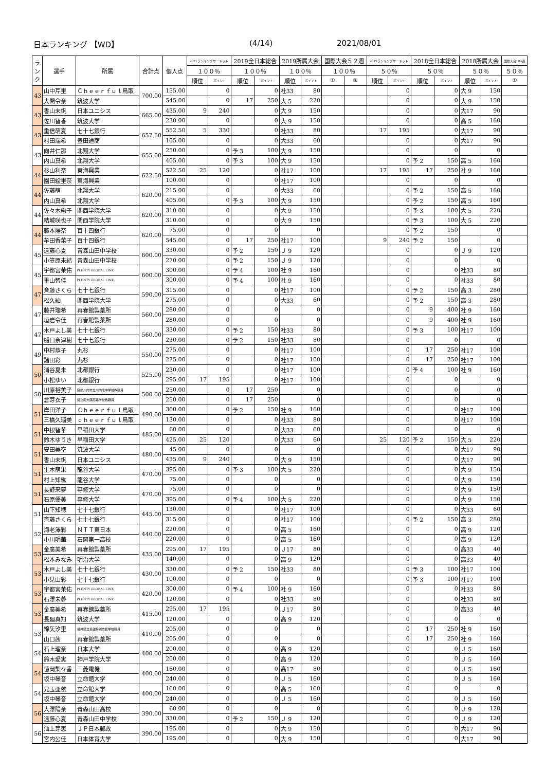日本ランキング 【WD】 (4/14) 2021/08/01
| ラ ン ク | 選手 | 所属 | 合計点 | 個人点 | 2021ランキングサーキット | | 2019全日本総合 | | 2019所属大会 | | 国際大会５２週 | | 2019ランキングサーキット | | 2018全日本総合 | | 2018所属大会 | | 国際大会104週 |
| --- | --- | --- | --- | --- | --- | --- | --- | --- | --- | --- | --- | --- | --- | --- | --- | --- | --- | --- | --- |
| | | | | | １００％ | | １００％ | | １００％ | | １００％ | | ５０％ | | ５０％ | | ５０％ | | ５０％ |
| | | | | | 順位 | ポイント | 順位 | ポイント | 順位 | ポイント | ① | ② | 順位 | ポイント | 順位 | ポイント | 順位 | ポイント | ① |
| 43 | 山中芹里 | Ｃｈｅｅｒｆｕｌ鳥取 | 700.00 | 155.00 | | 0 | | 0 | 社33 | 80 | | | | 0 | | 0 | 大 9 | 150 | |
| | 大関令奈 | 筑波大学 | | 545.00 | | 0 | 17 | 250 | 大 5 | 220 | | | | 0 | | 0 | 大 9 | 150 | |
| 43 | 香山未帆 | 日本ユニシス | 665.00 | 435.00 | 9 | 240 | | 0 | 大 9 | 150 | | | | 0 | | 0 | 大17 | 90 | |
| | 佐川智香 | 筑波大学 | | 230.00 | | 0 | | 0 | 大 9 | 150 | | | | 0 | | 0 | 高 5 | 160 | |
| 43 | 重信萌夏 | 七十七銀行 | 657.50 | 552.50 | 5 | 330 | | 0 | 社33 | 80 | | | 17 | 195 | | 0 | 大17 | 90 | |
| | 村田瑞希 | 豊田通商 | | 105.00 | | 0 | | 0 | 大33 | 60 | | | | 0 | | 0 | 大17 | 90 | |
| 43 | 向井仁那 | 北翔大学 | 655.00 | 250.00 | | 0 | 予 3 | 100 | 大 9 | 150 | | | | 0 | | 0 | | 0 | |
| | 内山真希 | 北翔大学 | | 405.00 | | 0 | 予 3 | 100 | 大 9 | 150 | | | | 0 | 予 2 | 150 | 高 5 | 160 | |
| 44 | 杉山利奈 | 東海興業 | 622.50 | 522.50 | 25 | 120 | | 0 | 社17 | 100 | | | 17 | 195 | 17 | 250 | 社 9 | 160 | |
| | 園田絵里奈 | 東海興業 | | 100.00 | | 0 | | 0 | 社17 | 100 | | | | 0 | | 0 | | 0 | |
| 44 | 佐藤萌 | 北翔大学 | 620.00 | 215.00 | | 0 | | 0 | 大33 | 60 | | | | 0 | 予 2 | 150 | 高 5 | 160 | |
| | 内山真希 | 北翔大学 | | 405.00 | | 0 | 予 3 | 100 | 大 9 | 150 | | | | 0 | 予 2 | 150 | 高 5 | 160 | |
| 44 | 佐々木絢子 | 関西学院大学 | 620.00 | 310.00 | | 0 | | 0 | 大 9 | 150 | | | | 0 | 予 3 | 100 | 大 5 | 220 | |
| | 結城咲也子 | 関西学院大学 | | 310.00 | | 0 | | 0 | 大 9 | 150 | | | | 0 | 予 3 | 100 | 大 5 | 220 | |
| 44 | 藤本陽奈 | 百十四銀行 | 620.00 | 75.00 | | 0 | | 0 | | 0 | | | | 0 | 予 2 | 150 | | 0 | |
| | 牟田香菜子 | 百十四銀行 | | 545.00 | | 0 | 17 | 250 | 社17 | 100 | | | 9 | 240 | 予 2 | 150 | | 0 | |
| 45 | 遠藤心夏 | 青森山田中学校 | 600.00 | 330.00 | | 0 | 予 2 | 150 | Ｊ 9 | 120 | | | | 0 | | 0 | Ｊ 9 | 120 | |
| | 小笠原未結 | 青森山田中学校 | | 270.00 | | 0 | 予 2 | 150 | Ｊ 9 | 120 | | | | 0 | | 0 | | 0 | |
| 45 | 宇都宮茉佑 | PLENTY GLOBAL LINX | 600.00 | 300.00 | | 0 | 予 4 | 100 | 社 9 | 160 | | | | 0 | | 0 | 社33 | 80 | |
| | 重山智佳 | PLENTY GLOBAL LINX | | 300.00 | | 0 | 予 4 | 100 | 社 9 | 160 | | | | 0 | | 0 | 社33 | 80 | |
| 47 | 斉藤さくら | 七十七銀行 | 590.00 | 315.00 | | 0 | | 0 | 社17 | 100 | | | | 0 | 予 2 | 150 | 高 3 | 280 | |
| | 松久紬 | 関西学院大学 | | 275.00 | | 0 | | 0 | 大33 | 60 | | | | 0 | 予 2 | 150 | 高 3 | 280 | |
| 47 | 藤井瑞希 | 再春館製薬所 | 560.00 | 280.00 | | 0 | | 0 | | 0 | | | | 0 | 9 | 400 | 社 9 | 160 | |
| | 垣岩令佳 | 再春館製薬所 | | 280.00 | | 0 | | 0 | | 0 | | | | 0 | 9 | 400 | 社 9 | 160 | |
| 47 | 木戸よし美 | 七十七銀行 | 560.00 | 330.00 | | 0 | 予 2 | 150 | 社33 | 80 | | | | 0 | 予 3 | 100 | 社17 | 100 | |
| | 樋口奈津樹 | 七十七銀行 | | 230.00 | | 0 | 予 2 | 150 | 社33 | 80 | | | | 0 | | 0 | | 0 | |
| 49 | 中村恭子 | 丸杉 | 550.00 | 275.00 | | 0 | | 0 | 社17 | 100 | | | | 0 | 17 | 250 | 社17 | 100 | |
| | 諸田彩 | 丸杉 | | 275.00 | | 0 | | 0 | 社17 | 100 | | | | 0 | 17 | 250 | 社17 | 100 | |
| 50 | 浦谷夏未 | 北都銀行 | 525.00 | 230.00 | | 0 | | 0 | 社17 | 100 | | | | 0 | 予 4 | 100 | 社 9 | 160 | |
| | 小松ゆい | 北都銀行 | | 295.00 | 17 | 195 | | 0 | 社17 | 100 | | | | 0 | | 0 | | 0 | |
| 50 | 川原裕美子 | 薩摩川内市立川内北中学校教職員 | 500.00 | 250.00 | | 0 | 17 | 250 | | 0 | | | | 0 | | 0 | | 0 | |
| | 倉芽衣子 | 県立南大隅高等学校教職員 | | 250.00 | | 0 | 17 | 250 | | 0 | | | | 0 | | 0 | | 0 | |
| 51 | 岸田洋子 | Ｃｈｅｅｒｆｕｌ鳥取 | 490.00 | 360.00 | | 0 | 予 2 | 150 | 社 9 | 160 | | | | 0 | | 0 | 社17 | 100 | |
| | 三橋久瑠美 | ｃｈｅｅｒｆｕｌ鳥取 | | 130.00 | | 0 | | 0 | 社33 | 80 | | | | 0 | | 0 | 社17 | 100 | |
| 51 | 中根智華 | 早稲田大学 | 485.00 | 60.00 | | 0 | | 0 | 大33 | 60 | | | | 0 | | 0 | | 0 | |
| | 鈴木ゆうき | 早稲田大学 | | 425.00 | 25 | 120 | | 0 | 大33 | 60 | | | 25 | 120 | 予 2 | 150 | 大 5 | 220 | |
| 51 | 安田美空 | 筑波大学 | 480.00 | 45.00 | | 0 | | 0 | | 0 | | | | 0 | | 0 | 大17 | 90 | |
| | 香山未帆 | 日本ユニシス | | 435.00 | 9 | 240 | | 0 | 大 9 | 150 | | | | 0 | | 0 | 大17 | 90 | |
| 51 | 生木萌果 | 龍谷大学 | 470.00 | 395.00 | | 0 | 予 3 | 100 | 大 5 | 220 | | | | 0 | | 0 | 大 9 | 150 | |
| | 村上知紘 | 龍谷大学 | | 75.00 | | 0 | | 0 | | 0 | | | | 0 | | 0 | 大 9 | 150 | |
| 51 | 長野来夢 | 専修大学 | 470.00 | 75.00 | | 0 | | 0 | | 0 | | | | 0 | | 0 | 大 9 | 150 | |
| | 石原優美 | 専修大学 | | 395.00 | | 0 | 予 4 | 100 | 大 5 | 220 | | | | 0 | | 0 | 大 9 | 150 | |
| 51 | 山下知穂 | 七十七銀行 | 445.00 | 130.00 | | 0 | | 0 | 社17 | 100 | | | | 0 | | 0 | 大33 | 60 | |
| | 斉藤さくら | 七十七銀行 | | 315.00 | | 0 | | 0 | 社17 | 100 | | | | 0 | 予 2 | 150 | 高 3 | 280 | |
| 52 | 海老澤彩 | ＮＴＴ東日本 | 440.00 | 220.00 | | 0 | | 0 | 高 5 | 160 | | | | 0 | | 0 | 高 9 | 120 | |
| | 小川明華 | 石岡第一高校 | | 220.00 | | 0 | | 0 | 高 5 | 160 | | | | 0 | | 0 | 高 9 | 120 | |
| 53 | 金廣美希 | 再春館製薬所 | 435.00 | 295.00 | 17 | 195 | | 0 | Ｊ17 | 80 | | | | 0 | | 0 | 高33 | 40 | |
| | 松本みなみ | 明治大学 | | 140.00 | | 0 | | 0 | 高 9 | 120 | | | | 0 | | 0 | 高33 | 40 | |
| 53 | 木戸よし美 | 七十七銀行 | 430.00 | 330.00 | | 0 | 予 2 | 150 | 社33 | 80 | | | | 0 | 予 3 | 100 | 社17 | 100 | |
| | 小見山彩 | 七十七銀行 | | 100.00 | | 0 | | 0 | | 0 | | | | 0 | 予 3 | 100 | 社17 | 100 | |
| 53 | 宇都宮茉佑 | PLENTY GLOBAL LINX | 420.00 | 300.00 | | 0 | 予 4 | 100 | 社 9 | 160 | | | | 0 | | 0 | 社33 | 80 | |
| | 石澤未夢 | PLENTY GLOBAL LINX | | 120.00 | | 0 | | 0 | 社33 | 80 | | | | 0 | | 0 | 社33 | 80 | |
| 53 | 金廣美希 | 再春館製薬所 | 415.00 | 295.00 | 17 | 195 | | 0 | Ｊ17 | 80 | | | | 0 | | 0 | 高33 | 40 | |
| | 長廻真知 | 筑波大学 | | 120.00 | | 0 | | 0 | 高 9 | 120 | | | | 0 | | 0 | | 0 | |
| 53 | 綿矢汐里 | 福井県立奥越特別支援学校職員 | 410.00 | 205.00 | | 0 | | 0 | | 0 | | | | 0 | 17 | 250 | 社 9 | 160 | |
| | 山口茜 | 再春館製薬所 | | 205.00 | | 0 | | 0 | | 0 | | | | 0 | 17 | 250 | 社 9 | 160 | |
| 54 | 石上瑠奈 | 日本大学 | 400.00 | 200.00 | | 0 | | 0 | 高 9 | 120 | | | | 0 | | 0 | Ｊ 5 | 160 | |
| | 鈴木愛実 | 神戸学院大学 | | 200.00 | | 0 | | 0 | 高 9 | 120 | | | | 0 | | 0 | Ｊ 5 | 160 | |
| 54 | 徳岡梨々香 | 三菱電機 | 400.00 | 160.00 | | 0 | | 0 | 高17 | 80 | | | | 0 | | 0 | Ｊ 5 | 160 | |
| | 坂中琴音 | 立命館大学 | | 240.00 | | 0 | | 0 | Ｊ 5 | 160 | | | | 0 | | 0 | Ｊ 5 | 160 | |
| 54 | 兒玉亜依 | 立命館大学 | 400.00 | 160.00 | | 0 | | 0 | 高 5 | 160 | | | | 0 | | 0 | | 0 | |
| | 坂中琴音 | 立命館大学 | | 240.00 | | 0 | | 0 | Ｊ 5 | 160 | | | | 0 | | 0 | Ｊ 5 | 160 | |
| 56 | 大澤陽奈 | 青森山田高校 | 390.00 | 60.00 | | 0 | | 0 | | 0 | | | | 0 | | 0 | Ｊ 9 | 120 | |
| | 遠藤心夏 | 青森山田中学校 | | 330.00 | | 0 | 予 2 | 150 | Ｊ 9 | 120 | | | | 0 | | 0 | Ｊ 9 | 120 | |
| 56 | 油上芽恵 | ＪＰ日本郵政 | 390.00 | 195.00 | | 0 | | 0 | 大 9 | 150 | | | | 0 | | 0 | 大17 | 90 | |
| | 宮内公佳 | 日本体育大学 | | 195.00 | | 0 | | 0 | 大 9 | 150 | | | | 0 | | 0 | 大17 | 90 | |